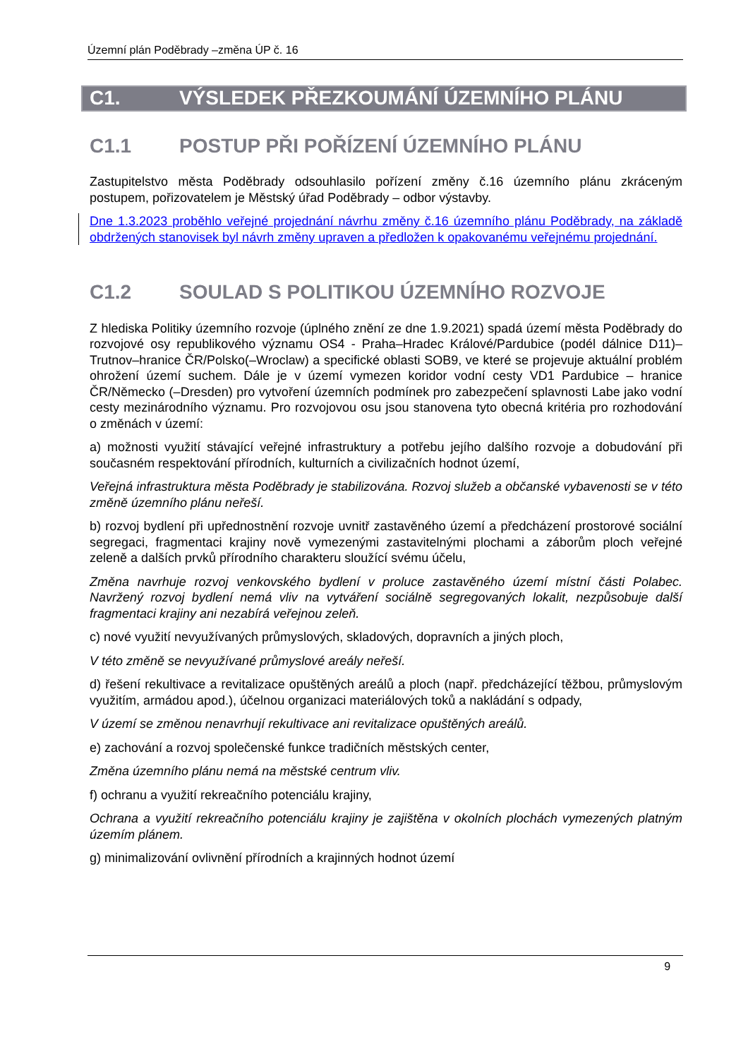Územní plán Poděbrady –změna ÚP č. 16
C1. VÝSLEDEK PŘEZKOUMÁNÍ ÚZEMNÍHO PLÁNU
C1.1 POSTUP PŘI POŘÍZENÍ ÚZEMNÍHO PLÁNU
Zastupitelstvo města Poděbrady odsouhlasilo pořízení změny č.16 územního plánu zkráceným postupem, pořizovatelem je Městský úřad Poděbrady – odbor výstavby.
Dne 1.3.2023 proběhlo veřejné projednání návrhu změny č.16 územního plánu Poděbrady, na základě obdržených stanovisek byl návrh změny upraven a předložen k opakovanému veřejnému projednání.
C1.2 SOULAD S POLITIKOU ÚZEMNÍHO ROZVOJE
Z hlediska Politiky územního rozvoje (úplného znění ze dne 1.9.2021) spadá území města Poděbrady do rozvojové osy republikového významu OS4 - Praha–Hradec Králové/Pardubice (podél dálnice D11)–Trutnov–hranice ČR/Polsko(–Wroclaw) a specifické oblasti SOB9, ve které se projevuje aktuální problém ohrožení území suchem. Dále je v území vymezen koridor vodní cesty VD1 Pardubice – hranice ČR/Německo (–Dresden) pro vytvoření územních podmínek pro zabezpečení splavnosti Labe jako vodní cesty mezinárodního významu. Pro rozvojovou osu jsou stanovena tyto obecná kritéria pro rozhodování o změnách v území:
a) možnosti využití stávající veřejné infrastruktury a potřebu jejího dalšího rozvoje a dobudování při současném respektování přírodních, kulturních a civilizačních hodnot území,
Veřejná infrastruktura města Poděbrady je stabilizována. Rozvoj služeb a občanské vybavenosti se v této změně územního plánu neřeší.
b) rozvoj bydlení při upřednostnění rozvoje uvnitř zastavěného území a předcházení prostorové sociální segregaci, fragmentaci krajiny nově vymezenými zastavitelnými plochami a záborům ploch veřejné zeleně a dalších prvků přírodního charakteru sloužící svému účelu,
Změna navrhuje rozvoj venkovského bydlení v proluce zastavěného území místní části Polabec. Navržený rozvoj bydlení nemá vliv na vytváření sociálně segregovaných lokalit, nezpůsobuje další fragmentaci krajiny ani nezabírá veřejnou zeleň.
c) nové využití nevyužívaných průmyslových, skladových, dopravních a jiných ploch,
V této změně se nevyužívané průmyslové areály neřeší.
d) řešení rekultivace a revitalizace opuštěných areálů a ploch (např. předcházející těžbou, průmyslovým využitím, armádou apod.), účelnou organizaci materiálových toků a nakládání s odpady,
V území se změnou nenavrhují rekultivace ani revitalizace opuštěných areálů.
e) zachování a rozvoj společenské funkce tradičních městských center,
Změna územního plánu nemá na městské centrum vliv.
f) ochranu a využití rekreačního potenciálu krajiny,
Ochrana a využití rekreačního potenciálu krajiny je zajištěna v okolních plochách vymezených platným územím plánem.
g) minimalizování ovlivnění přírodních a krajinných hodnot území
9